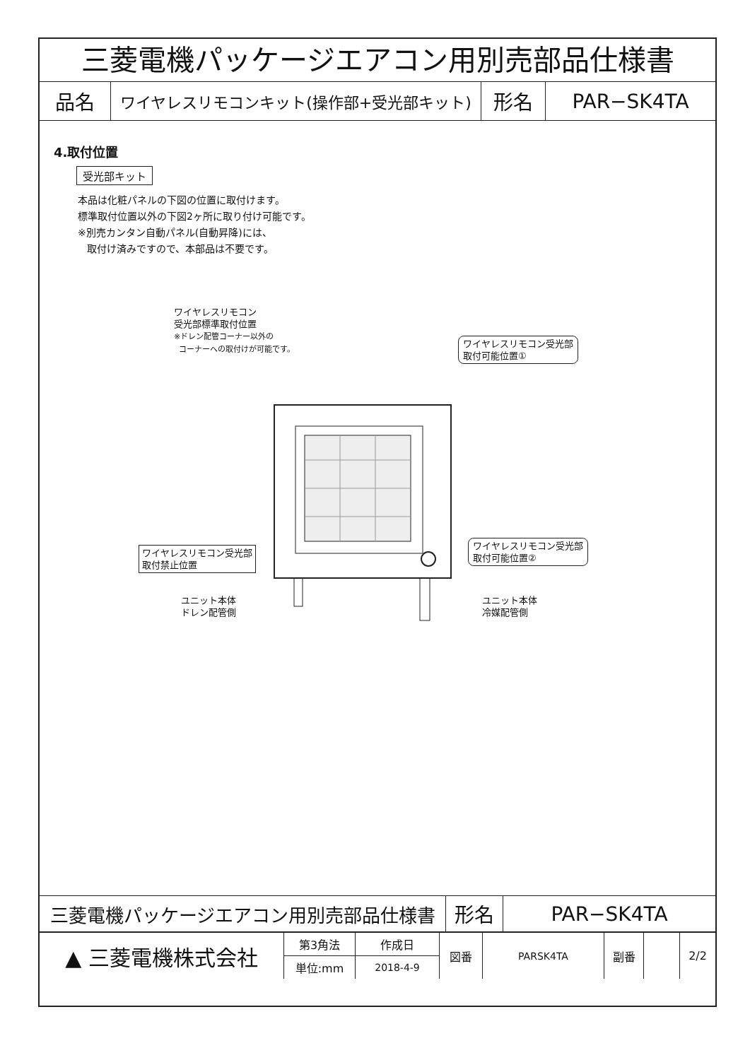三菱電機パッケージエアコン用別売部品仕様書
| 品名 | ワイヤレスリモコンキット(操作部+受光部キット) | 形名 | PAR−SK4TA |
4.取付位置
受光部キット
本品は化粧パネルの下図の位置に取付けます。
標準取付位置以外の下図2ヶ所に取り付け可能です。
※別売カンタン自動パネル(自動昇降)には、
取付け済みですので、本部品は不要です。
ワイヤレスリモコン
受光部標準取付位置
※ドレン配管コーナー以外の
コーナーへの取付けが可能です。
ワイヤレスリモコン受光部
取付可能位置①
ワイヤレスリモコン受光部
取付可能位置②
ワイヤレスリモコン受光部
取付禁止位置
ユニット本体
ドレン配管側
ユニット本体
冷媒配管側
| 三菱電機パッケージエアコン用別売部品仕様書 | 形名 | PAR−SK4TA |
| ▲ 三菱電機株式会社 | 第3角法 | 作成日 | 図番 | PARSK4TA | 副番 | | 2/2 |
| | 単位:mm | 2018-4-9 | | | | | |